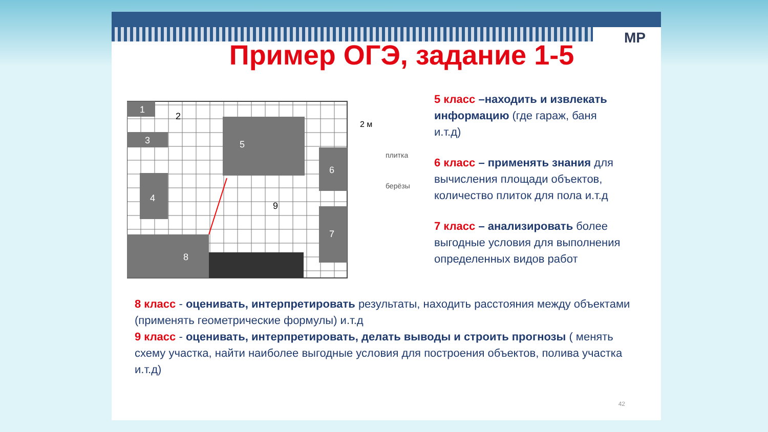MP
Пример ОГЭ, задание 1-5
1
2
3
4
5
6
7
8
9
2 м
плитка
берёзы
5 класс –находить и извлекать информацию (где гараж, баня и.т.д)
6 класс – применять знания для вычисления площади объектов, количество плиток для пола и.т.д
7 класс – анализировать более выгодные условия для выполнения определенных видов работ
8 класс - оценивать, интерпретировать результаты, находить расстояния между объектами (применять геометрические формулы) и.т.д
9 класс - оценивать, интерпретировать, делать выводы и строить прогнозы ( менять схему участка, найти наиболее выгодные условия для построения объектов, полива участка и.т.д)
42